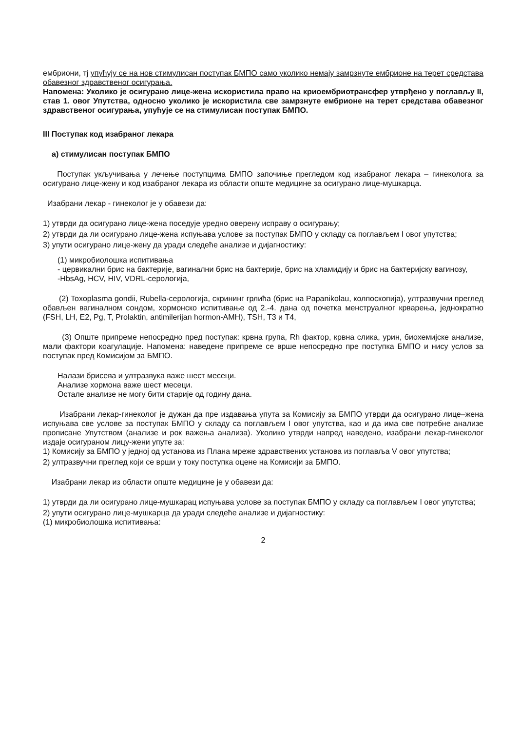ембриони, тј упућују се на нов стимулисан поступак БМПО само уколико немају замрзнуте ембрионе на терет средстава обавезног здравственог осигурања.
Напомена: Уколико је осигурано лице-жена искористила право на криоембриотрансфер утврђено у поглављу II, став 1. овог Упутства, односно уколико је искористила све замрзнуте ембрионе на терет средстава обавезног здравственог осигурања, упућује се на стимулисан поступак БМПО.
III Поступак код изабраног лекара
а) стимулисан поступак БМПО
Поступак укључивања у лечење поступцима БМПО започиње прегледом код изабраног лекара – гинеколога за осигурано лице-жену и код изабраног лекара из области опште медицине за осигурано лице-мушкарца.
Изабрани лекар - гинеколог је у обавези да:
1) утврди да осигурано лице-жена поседује уредно оверену исправу о осигурању;
2) утврди да ли осигурано лице-жена испуњава услове за поступак БМПО у складу са поглављем I овог упутства;
3) упути осигурано лице-жену да уради следеће анализе и дијагностику:
(1) микробиолошка испитивања
- цервикални брис на бактерије, вагинални брис на бактерије, брис на хламидију и брис на бактеријску вагинозу,
-HbsAg, HCV, HIV, VDRL-серологија,
(2) Toxoplasma gondii, Rubella-серологија, скрининг грлића (брис на Papanikolau, колпоскопија), ултразвучни преглед обављен вагиналном сондом, хормонско испитивање од 2.-4. дана од почетка менструалног крварења, једнократно (FSH, LH, E2, Pg, T, Prolaktin, antimilerijan hormon-AMH), TSH, T3 и T4,
(3) Опште припреме непосредно пред поступак: крвна група, Rh фактор, крвна слика, урин, биохемијске анализе, мали фактори коагулације. Напомена: наведене припреме се врше непосредно пре поступка БМПО и нису услов за поступак пред Комисијом за БМПО.
Налази брисева и ултразвука важе шест месеци.
Анализе хормона важе шест месеци.
Остале анализе не могу бити старије од годину дана.
Изабрани лекар-гинеколог је дужан да пре издавања упута за Комисију за БМПО утврди да осигурано лице–жена испуњава све услове за поступак БМПО у складу са поглављем I овог упутства, као и да има све потребне анализе прописане Упутством (анализе и рок важења анализа). Уколико утврди напред наведено, изабрани лекар-гинеколог издаје осигураном лицу-жени упуте за:
1) Комисију за БМПО у једној од установа из Плана мреже здравствених установа из поглавља V овог упутства;
2) ултразвучни преглед који се врши у току поступка оцене на Комисији за БМПО.
Изабрани лекар из области опште медицине је у обавези да:
1) утврди да ли осигурано лице-мушкарац испуњава услове за поступак БМПО у складу са поглављем I овог упутства;
2) упути осигурано лице-мушкарца да уради следеће анализе и дијагностику:
(1) микробиолошка испитивања:
2